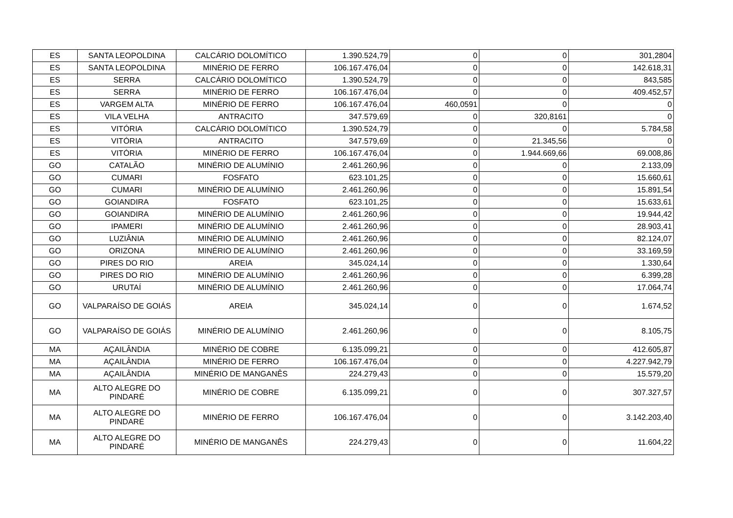| ES | SANTA LEOPOLDINA | CALCÁRIO DOLOMÍTICO | 1.390.524,79 | 0 | 0 | 301,2804 |
| ES | SANTA LEOPOLDINA | MINÉRIO DE FERRO | 106.167.476,04 | 0 | 0 | 142.618,31 |
| ES | SERRA | CALCÁRIO DOLOMÍTICO | 1.390.524,79 | 0 | 0 | 843,585 |
| ES | SERRA | MINÉRIO DE FERRO | 106.167.476,04 | 0 | 0 | 409.452,57 |
| ES | VARGEM ALTA | MINÉRIO DE FERRO | 106.167.476,04 | 460,0591 | 0 | 0 |
| ES | VILA VELHA | ANTRACITO | 347.579,69 | 0 | 320,8161 | 0 |
| ES | VITÓRIA | CALCÁRIO DOLOMÍTICO | 1.390.524,79 | 0 | 0 | 5.784,58 |
| ES | VITÓRIA | ANTRACITO | 347.579,69 | 0 | 21.345,56 | 0 |
| ES | VITÓRIA | MINÉRIO DE FERRO | 106.167.476,04 | 0 | 1.944.669,66 | 69.008,86 |
| GO | CATALÃO | MINÉRIO DE ALUMÍNIO | 2.461.260,96 | 0 | 0 | 2.133,09 |
| GO | CUMARI | FOSFATO | 623.101,25 | 0 | 0 | 15.660,61 |
| GO | CUMARI | MINÉRIO DE ALUMÍNIO | 2.461.260,96 | 0 | 0 | 15.891,54 |
| GO | GOIANDIRA | FOSFATO | 623.101,25 | 0 | 0 | 15.633,61 |
| GO | GOIANDIRA | MINÉRIO DE ALUMÍNIO | 2.461.260,96 | 0 | 0 | 19.944,42 |
| GO | IPAMERI | MINÉRIO DE ALUMÍNIO | 2.461.260,96 | 0 | 0 | 28.903,41 |
| GO | LUZIÂNIA | MINÉRIO DE ALUMÍNIO | 2.461.260,96 | 0 | 0 | 82.124,07 |
| GO | ORIZONA | MINÉRIO DE ALUMÍNIO | 2.461.260,96 | 0 | 0 | 33.169,59 |
| GO | PIRES DO RIO | AREIA | 345.024,14 | 0 | 0 | 1.330,64 |
| GO | PIRES DO RIO | MINÉRIO DE ALUMÍNIO | 2.461.260,96 | 0 | 0 | 6.399,28 |
| GO | URUTAÍ | MINÉRIO DE ALUMÍNIO | 2.461.260,96 | 0 | 0 | 17.064,74 |
| GO | VALPARAÍSO DE GOIÁS | AREIA | 345.024,14 | 0 | 0 | 1.674,52 |
| GO | VALPARAÍSO DE GOIÁS | MINÉRIO DE ALUMÍNIO | 2.461.260,96 | 0 | 0 | 8.105,75 |
| MA | AÇAILÂNDIA | MINÉRIO DE COBRE | 6.135.099,21 | 0 | 0 | 412.605,87 |
| MA | AÇAILÂNDIA | MINÉRIO DE FERRO | 106.167.476,04 | 0 | 0 | 4.227.942,79 |
| MA | AÇAILÂNDIA | MINÉRIO DE MANGANÊS | 224.279,43 | 0 | 0 | 15.579,20 |
| MA | ALTO ALEGRE DO PINDARÉ | MINÉRIO DE COBRE | 6.135.099,21 | 0 | 0 | 307.327,57 |
| MA | ALTO ALEGRE DO PINDARÉ | MINÉRIO DE FERRO | 106.167.476,04 | 0 | 0 | 3.142.203,40 |
| MA | ALTO ALEGRE DO PINDARÉ | MINÉRIO DE MANGANÊS | 224.279,43 | 0 | 0 | 11.604,22 |